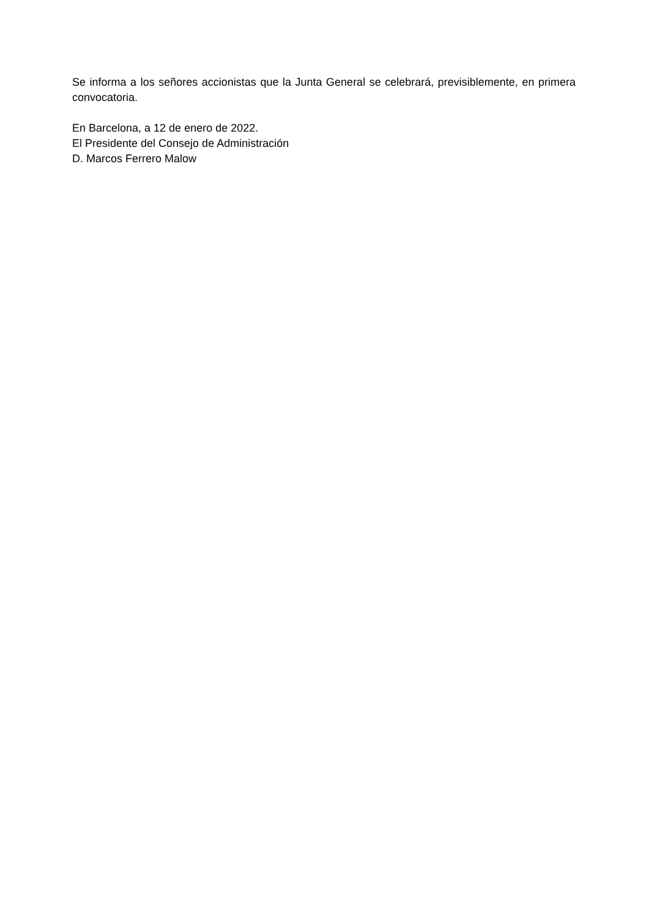Se informa a los señores accionistas que la Junta General se celebrará, previsiblemente, en primera convocatoria.
En Barcelona, a 12 de enero de 2022.
El Presidente del Consejo de Administración
D. Marcos Ferrero Malow